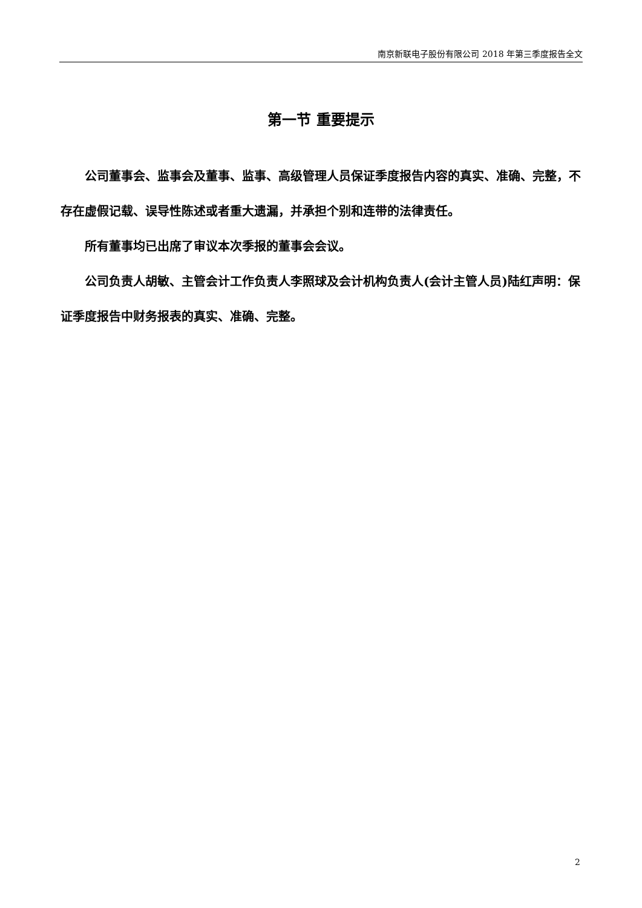南京新联电子股份有限公司 2018 年第三季度报告全文
第一节 重要提示
公司董事会、监事会及董事、监事、高级管理人员保证季度报告内容的真实、准确、完整，不存在虚假记载、误导性陈述或者重大遗漏，并承担个别和连带的法律责任。
所有董事均已出席了审议本次季报的董事会会议。
公司负责人胡敏、主管会计工作负责人李照球及会计机构负责人(会计主管人员)陆红声明：保证季度报告中财务报表的真实、准确、完整。
2